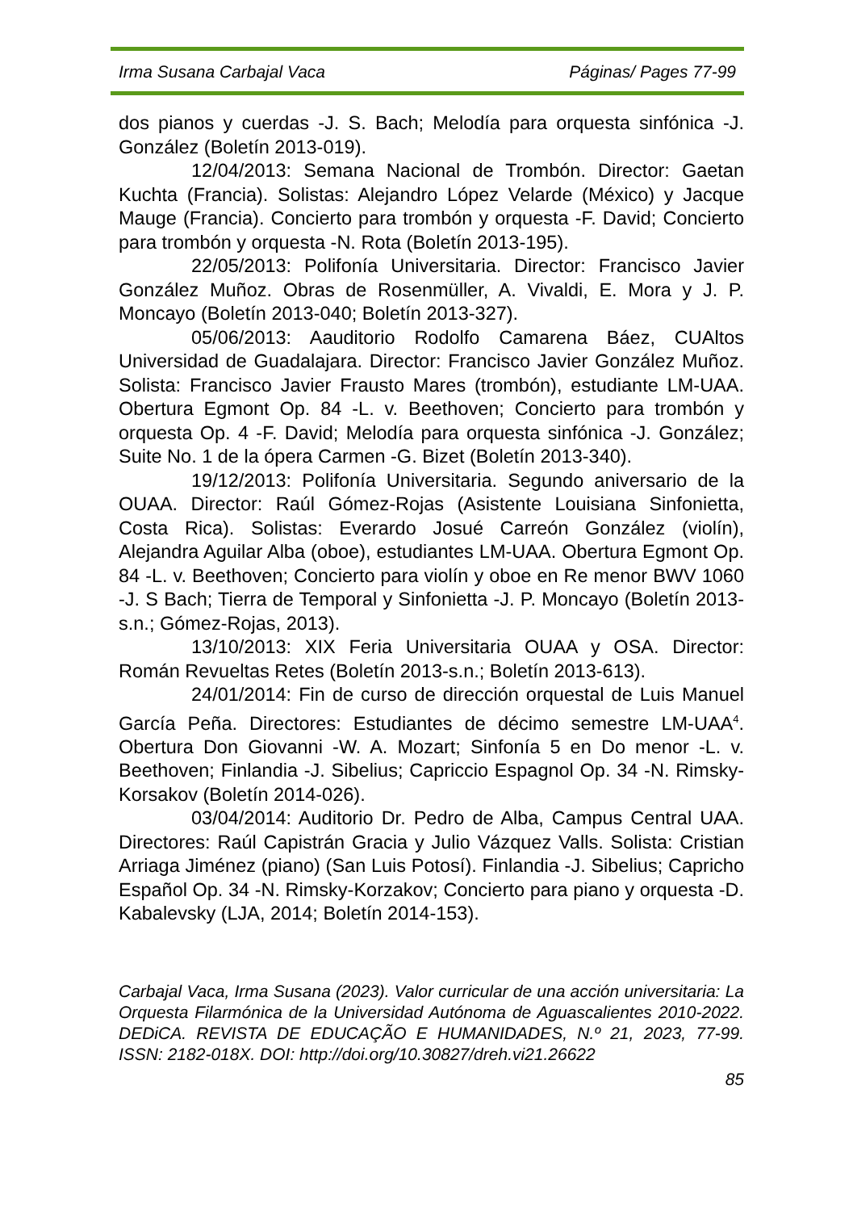Irma Susana Carbajal Vaca Páginas/ Pages 77-99
dos pianos y cuerdas -J. S. Bach; Melodía para orquesta sinfónica -J. González (Boletín 2013-019).
12/04/2013: Semana Nacional de Trombón. Director: Gaetan Kuchta (Francia). Solistas: Alejandro López Velarde (México) y Jacque Mauge (Francia). Concierto para trombón y orquesta -F. David; Concierto para trombón y orquesta -N. Rota (Boletín 2013-195).
22/05/2013: Polifonía Universitaria. Director: Francisco Javier González Muñoz. Obras de Rosenmüller, A. Vivaldi, E. Mora y J. P. Moncayo (Boletín 2013-040; Boletín 2013-327).
05/06/2013: Aauditorio Rodolfo Camarena Báez, CUAltos Universidad de Guadalajara. Director: Francisco Javier González Muñoz. Solista: Francisco Javier Frausto Mares (trombón), estudiante LM-UAA. Obertura Egmont Op. 84 -L. v. Beethoven; Concierto para trombón y orquesta Op. 4 -F. David; Melodía para orquesta sinfónica -J. González; Suite No. 1 de la ópera Carmen -G. Bizet (Boletín 2013-340).
19/12/2013: Polifonía Universitaria. Segundo aniversario de la OUAA. Director: Raúl Gómez-Rojas (Asistente Louisiana Sinfonietta, Costa Rica). Solistas: Everardo Josué Carreón González (violín), Alejandra Aguilar Alba (oboe), estudiantes LM-UAA. Obertura Egmont Op. 84 -L. v. Beethoven; Concierto para violín y oboe en Re menor BWV 1060 -J. S Bach; Tierra de Temporal y Sinfonietta -J. P. Moncayo (Boletín 2013-s.n.; Gómez-Rojas, 2013).
13/10/2013: XIX Feria Universitaria OUAA y OSA. Director: Román Revueltas Retes (Boletín 2013-s.n.; Boletín 2013-613).
24/01/2014: Fin de curso de dirección orquestal de Luis Manuel García Peña. Directores: Estudiantes de décimo semestre LM-UAA<sup>4</sup>. Obertura Don Giovanni -W. A. Mozart; Sinfonía 5 en Do menor -L. v. Beethoven; Finlandia -J. Sibelius; Capriccio Espagnol Op. 34 -N. Rimsky-Korsakov (Boletín 2014-026).
03/04/2014: Auditorio Dr. Pedro de Alba, Campus Central UAA. Directores: Raúl Capistrán Gracia y Julio Vázquez Valls. Solista: Cristian Arriaga Jiménez (piano) (San Luis Potosí). Finlandia -J. Sibelius; Capricho Español Op. 34 -N. Rimsky-Korzakov; Concierto para piano y orquesta -D. Kabalevsky (LJA, 2014; Boletín 2014-153).
Carbajal Vaca, Irma Susana (2023). Valor curricular de una acción universitaria: La Orquesta Filarmónica de la Universidad Autónoma de Aguascalientes 2010-2022. DEDiCA. REVISTA DE EDUCAÇÃO E HUMANIDADES, N.º 21, 2023, 77-99. ISSN: 2182-018X. DOI: http://doi.org/10.30827/dreh.vi21.26622
85